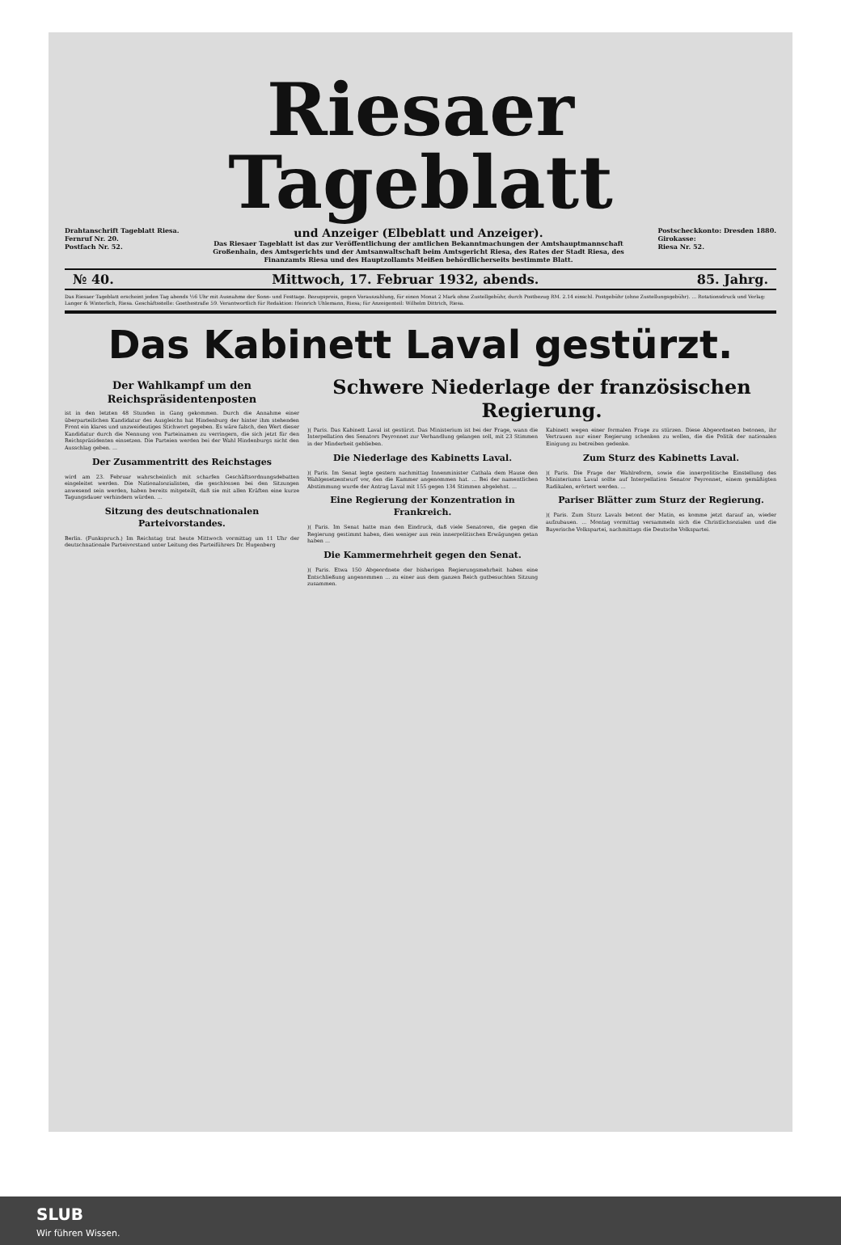Riesaer Tageblatt
Drahtanschrift Tageblatt Riesa.
Fernruf Nr. 20.
Postfach Nr. 52.
und Anzeiger (Elbeblatt und Anzeiger).
Das Riesaer Tageblatt ist das zur Veröffentlichung der amtlichen Bekanntmachungen der Amtshauptmannschaft Großenhain, des Amtsgerichts und der Amtsanwaltschaft beim Amtsgericht Riesa, des Rates der Stadt Riesa, des Finanzamts Riesa und des Hauptzollamts Meißen behördlicherseits bestimmte Blatt.
Postscheckkonto: Dresden 1880.
Girokasse:
Riesa Nr. 52.
№ 40. Mittwoch, 17. Februar 1932, abends. 85. Jahrg.
Das Riesaer Tageblatt erscheint jeden Tag abends ½6 Uhr mit Ausnahme der Sonn- und Festtage. Bezugspreis, gegen Vorauszahlung, für einen Monat 2 Mark ohne Zustellgebühr, durch Postbezug RM. 2.14 einschl. Postgebühr (ohne Zustellungsgebühr). ... Rotationsdruck und Verlag: Langer & Winterlich, Riesa. Geschäftsstelle: Goethestraße 59. Verantwortlich für Redaktion: Heinrich Uhlemann, Riesa; für Anzeigenteil: Wilhelm Dittrich, Riesa.
Das Kabinett Laval gestürzt.
Der Wahlkampf um den Reichspräsidentenposten
ist in den letzten 48 Stunden in Gang gekommen. Durch die Annahme einer überparteilichen Kandidatur des Ausgleichs hat Hindenburg der hinter ihm stehenden Front ein klares und unzweideutiges Stichwort gegeben. Es wäre falsch, den Wert dieser Kandidatur durch die Nennung von Parteinamen zu verringern, die sich jetzt für den Reichspräsidenten einsetzen. Die Parteien werden bei der Wahl Hindenburgs nicht den Ausschlag geben. ...
Der Zusammentritt des Reichstages
wird am 23. Februar wahrscheinlich mit scharfen Geschäftsordnungsdebatten eingeleitet werden. Die Nationalsozialisten, die geschlossen bei den Sitzungen anwesend sein werden, haben bereits mitgeteilt, daß sie mit allen Kräften eine kurze Tagungsdauer verhindern würden. ...
Sitzung des deutschnationalen Parteivorstandes.
Berlin. (Funkspruch.) Im Reichstag trat heute Mittwoch vormittag um 11 Uhr der deutschnationale Parteivorstand unter Leitung des Parteiführers Dr. Hugenberg
Schwere Niederlage der französischen Regierung.
)( Paris. Das Kabinett Laval ist gestürzt. Das Ministerium ist bei der Frage, wann die Interpellation des Senators Peyronnet zur Verhandlung gelangen soll, mit 23 Stimmen in der Minderheit geblieben.
Die Niederlage des Kabinetts Laval.
)( Paris. Im Senat legte gestern nachmittag Innenminister Cathala dem Hause den Wahlgesetzentwurf vor, den die Kammer angenommen hat. ... Bei der namentlichen Abstimmung wurde der Antrag Laval mit 155 gegen 134 Stimmen abgelehnt. ...
Eine Regierung der Konzentration in Frankreich.
)( Paris. Im Senat hatte man den Eindruck, daß viele Senatoren, die gegen die Regierung gestimmt haben, dies weniger aus rein innerpolitischen Erwägungen getan haben ...
Die Kammermehrheit gegen den Senat.
)( Paris. Etwa 150 Abgeordnete der bisherigen Regierungsmehrheit haben eine Entschließung angenommen ... zu einer aus dem ganzen Reich gutbesuchten Sitzung zusammen.
Kabinett wegen einer formalen Frage zu stürzen. Diese Abgeordneten betonen, ihr Vertrauen nur einer Regierung schenken zu wollen, die die Politik der nationalen Einigung zu betreiben gedenke.
Zum Sturz des Kabinetts Laval.
)( Paris. Die Frage der Wahlreform, sowie die innerpolitische Einstellung des Ministeriums Laval sollte auf Interpellation Senator Peyronnet, einem gemäßigten Radikalen, erörtert werden. ...
Pariser Blätter zum Sturz der Regierung.
)( Paris. Zum Sturz Lavals betont der Matin, es komme jetzt darauf an, wieder aufzubauen. ... Montag vormittag versammeln sich die Christlichsozialen und die Bayerische Volkspartei, nachmittags die Deutsche Volkspartei.
SLUB
Wir führen Wissen.